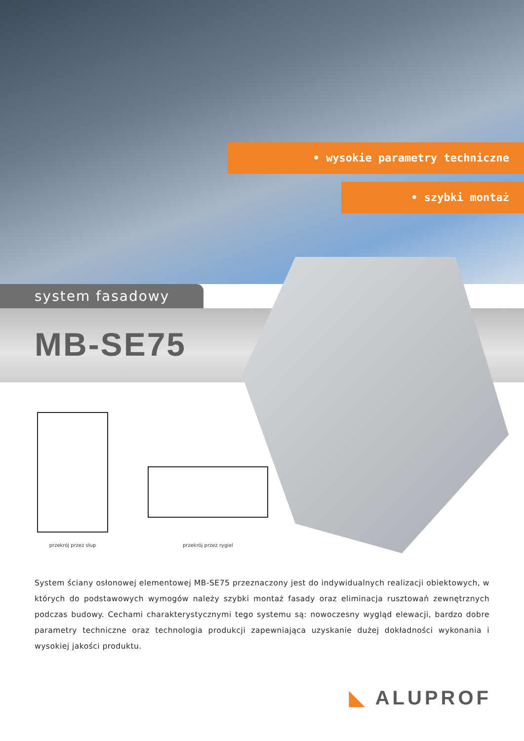• wysokie parametry techniczne
• szybki montaż
system fasadowy
MB-SE75
przekrój przez słup przekrój przez rygiel
System ściany osłonowej elementowej MB-SE75 przeznaczony jest do indywidualnych realizacji obiektowych, w których do podstawowych wymogów należy szybki montaż fasady oraz eliminacja rusztowań zewnętrznych podczas budowy. Cechami charakterystycznymi tego systemu są: nowoczesny wygląd elewacji, bardzo dobre parametry techniczne oraz technologia produkcji zapewniająca uzyskanie dużej dokładności wykonania i wysokiej jakości produktu.
◣ ALUPROF